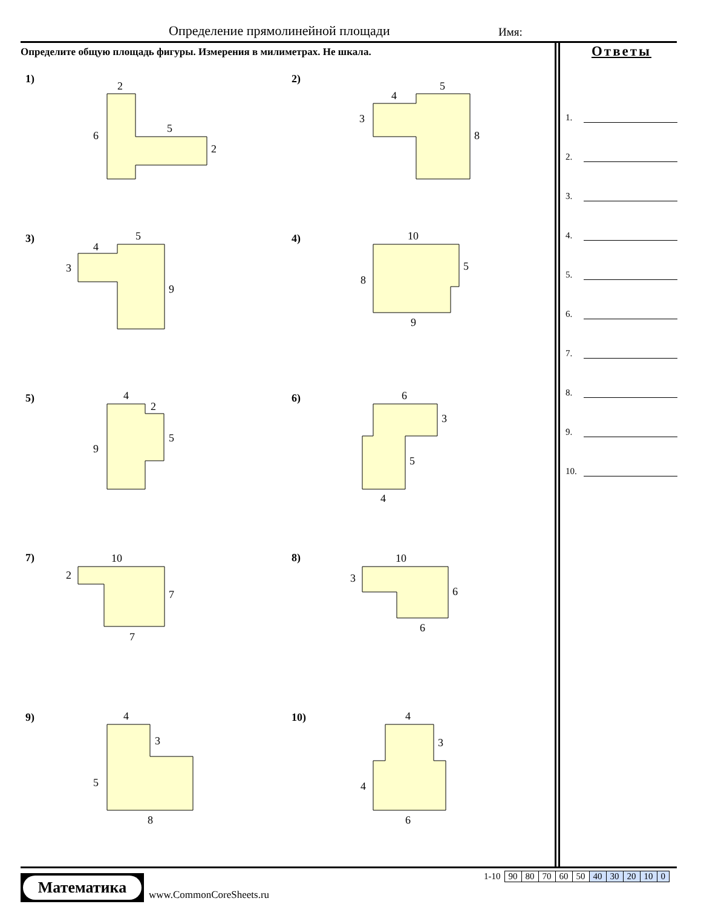Определение прямолинейной площади
Имя:
Определите общую площадь фигуры. Измерения в милиметрах. Не шкала.
Ответы
1.
2.
3.
4.
5.
6.
7.
8.
9.
10.
1)
2
6
5
2
2)
4
5
3
8
3)
4
5
3
9
4)
10
5
8
9
5)
4
2
5
9
6)
6
3
5
4
7)
10
2
7
7
8)
10
3
6
6
9)
4
3
5
8
10)
4
3
4
6
Математика
www.CommonCoreSheets.ru
| 1-10 | 90 | 80 | 70 | 60 | 50 | 40 | 30 | 20 | 10 | 0 |